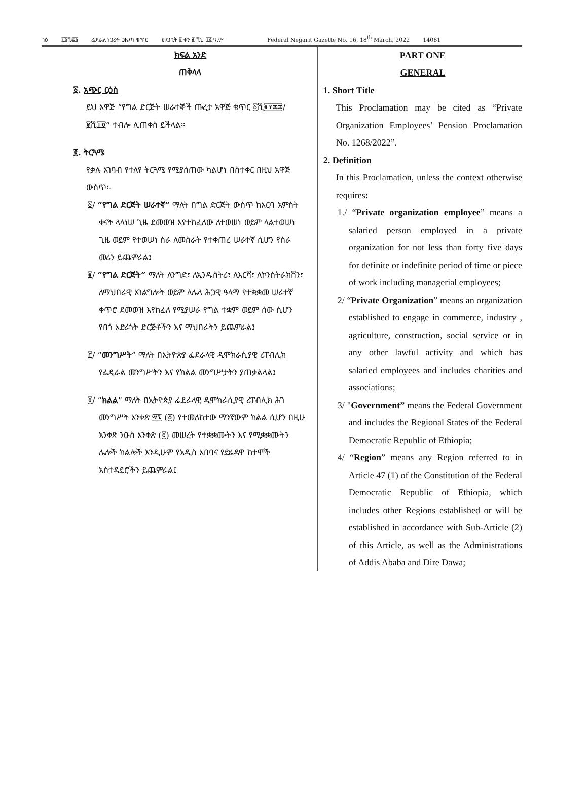ገፅ ፲፬ሺ፷፩ ፌደራል ነጋሪት ጋዜጣ ቁጥር መጋቢት ፱ ቀን ፪ ሺህ ፲፬ ዓ.ም Federal Negarit Gazette No. 16, 18<sup>th</sup> March, 2022 14061
ክፍል አንድ
ጠቅላላ
፩. አጭር ርዕስ
ይህ አዋጅ “የግል ድርጅት ሠራተኞች ጡረታ አዋጅ ቁጥር ፩ሺ፪፻፷፰/፪ሺ፲፬” ተብሎ ሊጠቀስ ይችላል፡፡
፪. ትርጓሜ
የቃሉ አገባብ የተለየ ትርጓሜ የሚያሰጠው ካልሆነ በስተቀር በዚህ አዋጅ ውስጥ፡-
፩/ “የግል ድርጅት ሠራተኛ” ማለት በግል ድርጅት ውስጥ ከአርባ አምስት ቀናት ላላነሠ ጊዜ ደመወዝ እየተከፈለው ለተወሠነ ወይም ላልተወሠነ ጊዜ ወይም የተወሠነ ስራ ለመስራት የተቀጠረ ሠራተኛ ሲሆን የስራ መሪን ይጨምራል፤
፪/ “የግል ድርጅት” ማለት ለንግድ፣ ለኢንዱስትሪ፣ ለእርሻ፣ ለኮንስትራክሽን፣ ለማህበራዊ አገልግሎት ወይም ለሌላ ሕጋዊ ዓላማ የተቋቋመ ሠራተኛ ቀጥሮ ደመወዝ እየከፈለ የሚያሠራ የግል ተቋም ወይም ሰው ሲሆን የበጎ አድራጎት ድርጅቶችን እና ማህበራትን ይጨምራል፤
፫/ “መንግሥት” ማለት በኢትዮጵያ ፌደራላዊ ዲሞክራሲያዊ ሪፐብሊክ የፌዴራል መንግሥትን እና የክልል መንግሥታትን ያጠቃልላል፤
፬/ “ክልል” ማለት በኢትዮጵያ ፌደራላዊ ዲሞክራሲያዊ ሪፐብሊክ ሕገ መንግሥት አንቀጽ ፵፯ (፩) የተመለከተው ማንኛውም ክልል ሲሆን በዚሁ አንቀጽ ንዑስ አንቀጽ (፪) መሠረት የተቋቋሙትን እና የሚቋቋሙትን ሌሎች ክልሎች እንዲሁም የአዲስ አበባና የድሬዳዋ ከተሞች አስተዳደሮችን ይጨምራል፤
PART ONE
GENERAL
1. Short Title
This Proclamation may be cited as “Private Organization Employees’ Pension Proclamation No. 1268/2022”.
2. Definition
In this Proclamation, unless the context otherwise requires:
1./ “Private organization employee” means a salaried person employed in a private organization for not less than forty five days for definite or indefinite period of time or piece of work including managerial employees;
2/ “Private Organization” means an organization established to engage in commerce, industry , agriculture, construction, social service or in any other lawful activity and which has salaried employees and includes charities and associations;
3/ "Government” means the Federal Government and includes the Regional States of the Federal Democratic Republic of Ethiopia;
4/ “Region” means any Region referred to in Article 47 (1) of the Constitution of the Federal Democratic Republic of Ethiopia, which includes other Regions established or will be established in accordance with Sub-Article (2) of this Article, as well as the Administrations of Addis Ababa and Dire Dawa;